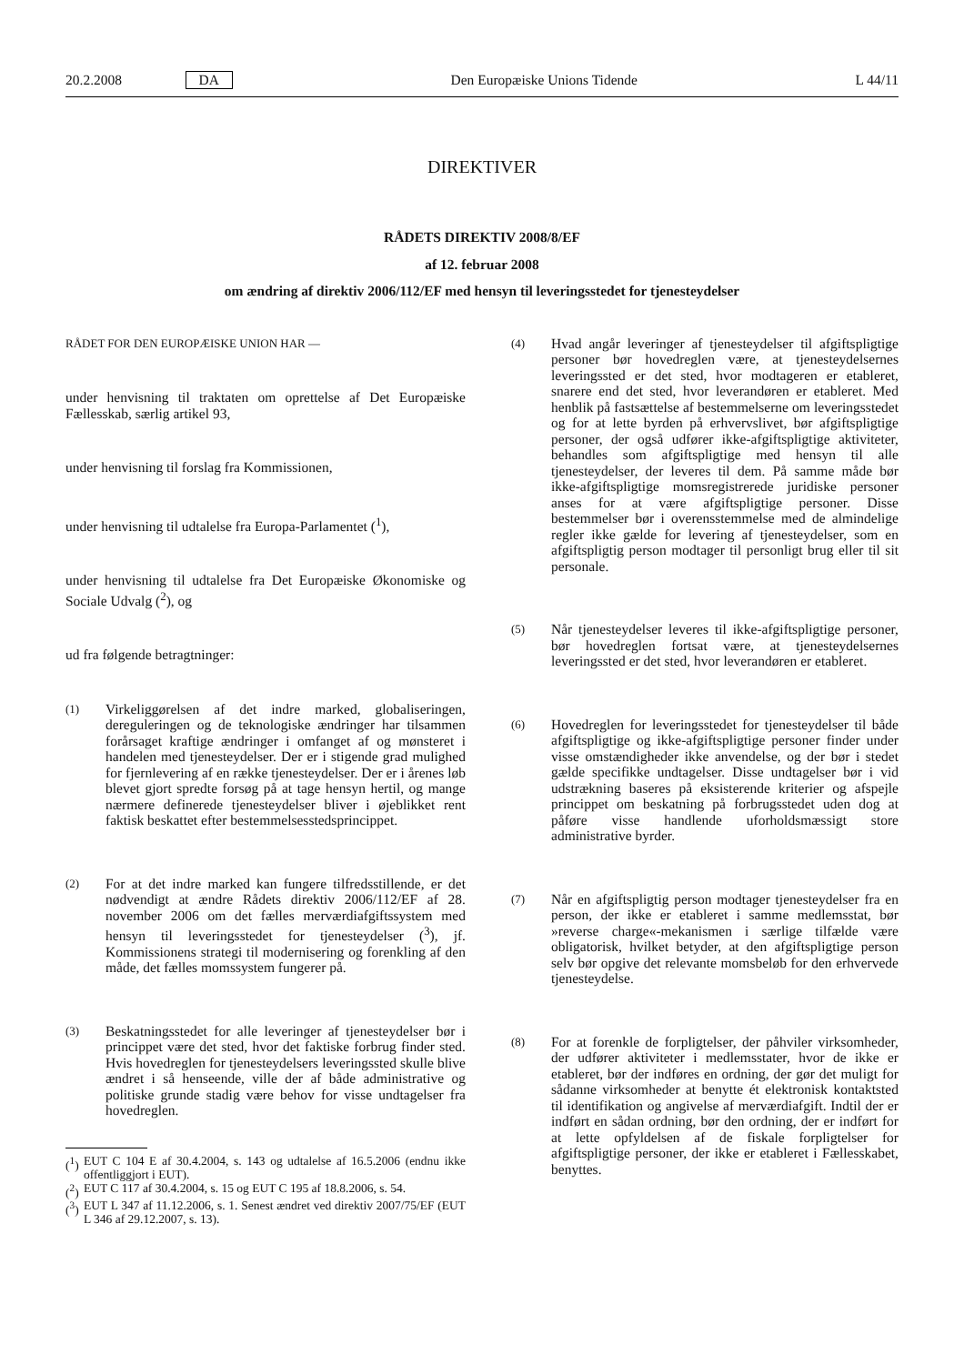20.2.2008 DA Den Europæiske Unions Tidende L 44/11
DIREKTIVER
RÅDETS DIREKTIV 2008/8/EF
af 12. februar 2008
om ændring af direktiv 2006/112/EF med hensyn til leveringsstedet for tjenesteydelser
RÅDET FOR DEN EUROPÆISKE UNION HAR —
under henvisning til traktaten om oprettelse af Det Europæiske Fællesskab, særlig artikel 93,
under henvisning til forslag fra Kommissionen,
under henvisning til udtalelse fra Europa-Parlamentet (<sup>1</sup>),
under henvisning til udtalelse fra Det Europæiske Økonomiske og Sociale Udvalg (<sup>2</sup>), og
ud fra følgende betragtninger:
(1) Virkeliggørelsen af det indre marked, globaliseringen, dereguleringen og de teknologiske ændringer har tilsammen forårsaget kraftige ændringer i omfanget af og mønsteret i handelen med tjenesteydelser. Der er i stigende grad mulighed for fjernlevering af en række tjenesteydelser. Der er i årenes løb blevet gjort spredte forsøg på at tage hensyn hertil, og mange nærmere definerede tjenesteydelser bliver i øjeblikket rent faktisk beskattet efter bestemmelsesstedsprincippet.
(2) For at det indre marked kan fungere tilfredsstillende, er det nødvendigt at ændre Rådets direktiv 2006/112/EF af 28. november 2006 om det fælles merværdiafgiftssystem med hensyn til leveringsstedet for tjenesteydelser (<sup>3</sup>), jf. Kommissionens strategi til modernisering og forenkling af den måde, det fælles momssystem fungerer på.
(3) Beskatningsstedet for alle leveringer af tjenesteydelser bør i princippet være det sted, hvor det faktiske forbrug finder sted. Hvis hovedreglen for tjenesteydelsers leveringssted skulle blive ændret i så henseende, ville der af både administrative og politiske grunde stadig være behov for visse undtagelser fra hovedreglen.
(<sup>1</sup>) EUT C 104 E af 30.4.2004, s. 143 og udtalelse af 16.5.2006 (endnu ikke offentliggjort i EUT).
(<sup>2</sup>) EUT C 117 af 30.4.2004, s. 15 og EUT C 195 af 18.8.2006, s. 54.
(<sup>3</sup>) EUT L 347 af 11.12.2006, s. 1. Senest ændret ved direktiv 2007/75/EF (EUT L 346 af 29.12.2007, s. 13).
(4) Hvad angår leveringer af tjenesteydelser til afgiftspligtige personer bør hovedreglen være, at tjenesteydelsernes leveringssted er det sted, hvor modtageren er etableret, snarere end det sted, hvor leverandøren er etableret. Med henblik på fastsættelse af bestemmelserne om leveringsstedet og for at lette byrden på erhvervslivet, bør afgiftspligtige personer, der også udfører ikke-afgiftspligtige aktiviteter, behandles som afgiftspligtige med hensyn til alle tjenesteydelser, der leveres til dem. På samme måde bør ikke-afgiftspligtige momsregistrerede juridiske personer anses for at være afgiftspligtige personer. Disse bestemmelser bør i overensstemmelse med de almindelige regler ikke gælde for levering af tjenesteydelser, som en afgiftspligtig person modtager til personligt brug eller til sit personale.
(5) Når tjenesteydelser leveres til ikke-afgiftspligtige personer, bør hovedreglen fortsat være, at tjenesteydelsernes leveringssted er det sted, hvor leverandøren er etableret.
(6) Hovedreglen for leveringsstedet for tjenesteydelser til både afgiftspligtige og ikke-afgiftspligtige personer finder under visse omstændigheder ikke anvendelse, og der bør i stedet gælde specifikke undtagelser. Disse undtagelser bør i vid udstrækning baseres på eksisterende kriterier og afspejle princippet om beskatning på forbrugsstedet uden dog at påføre visse handlende uforholdsmæssigt store administrative byrder.
(7) Når en afgiftspligtig person modtager tjenesteydelser fra en person, der ikke er etableret i samme medlemsstat, bør »reverse charge«-mekanismen i særlige tilfælde være obligatorisk, hvilket betyder, at den afgiftspligtige person selv bør opgive det relevante momsbeløb for den erhvervede tjenesteydelse.
(8) For at forenkle de forpligtelser, der påhviler virksomheder, der udfører aktiviteter i medlemsstater, hvor de ikke er etableret, bør der indføres en ordning, der gør det muligt for sådanne virksomheder at benytte ét elektronisk kontaktsted til identifikation og angivelse af merværdiafgift. Indtil der er indført en sådan ordning, bør den ordning, der er indført for at lette opfyldelsen af de fiskale forpligtelser for afgiftspligtige personer, der ikke er etableret i Fællesskabet, benyttes.